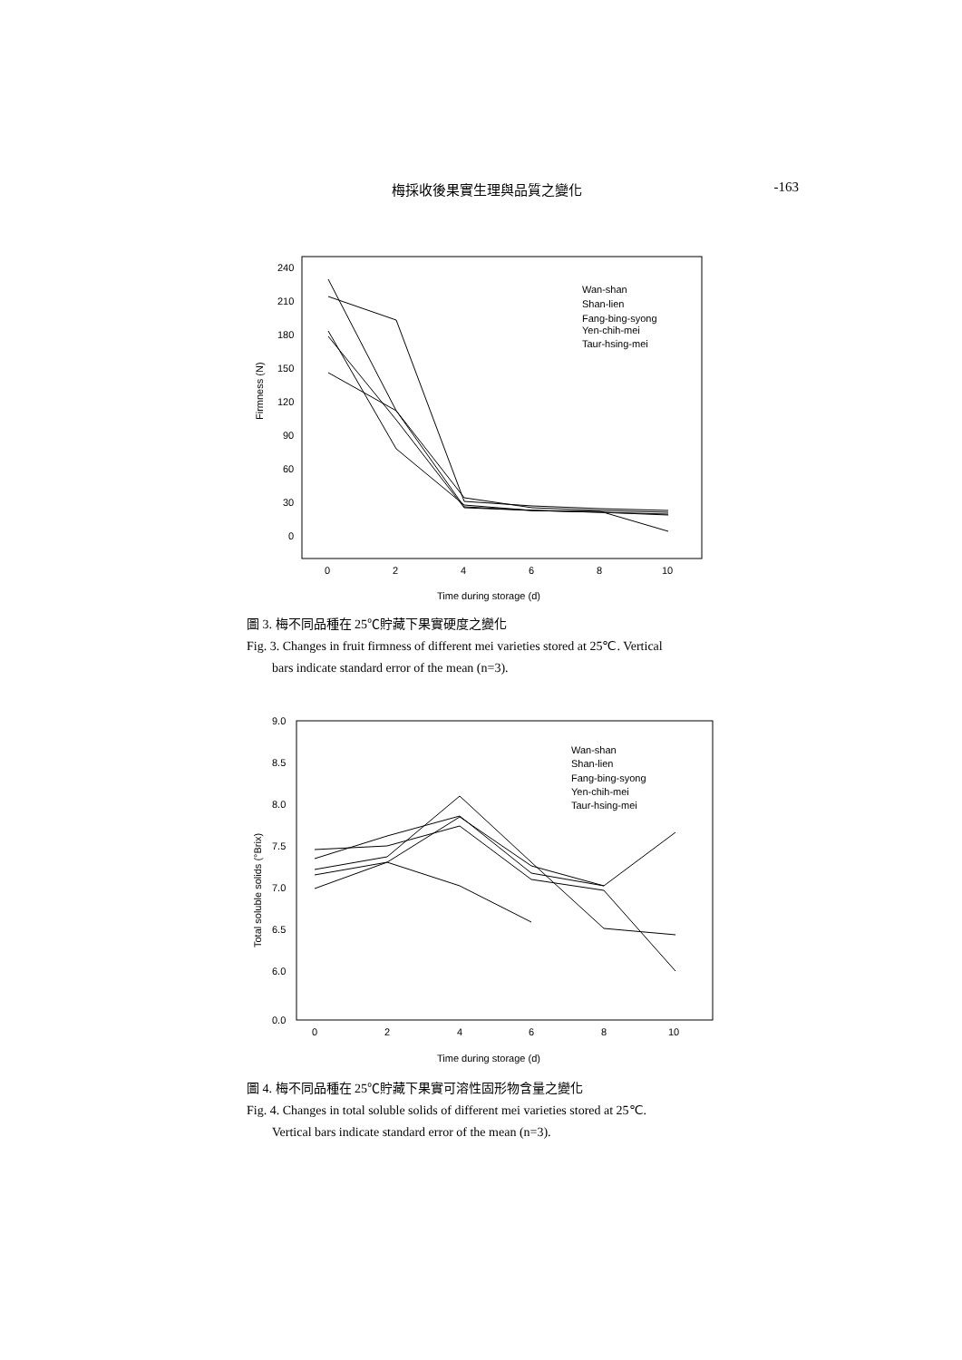梅採收後果實生理與品質之變化 -163
Firmness (N)
240
210
180
150
120
90
60
30
0
0
2
4
6
8
10
Wan-shan
Shan-lien
Fang-bing-syong
Yen-chih-mei
Taur-hsing-mei
Time during storage (d)
圖 3. 梅不同品種在 25℃貯藏下果實硬度之變化
Fig. 3. Changes in fruit firmness of different mei varieties stored at 25℃. Vertical
bars indicate standard error of the mean (n=3).
Total soluble solids (°Brix)
9.0
8.5
8.0
7.5
7.0
6.5
6.0
0.0
0
2
4
6
8
10
Wan-shan
Shan-lien
Fang-bing-syong
Yen-chih-mei
Taur-hsing-mei
Time during storage (d)
圖 4. 梅不同品種在 25℃貯藏下果實可溶性固形物含量之變化
Fig. 4. Changes in total soluble solids of different mei varieties stored at 25℃.
Vertical bars indicate standard error of the mean (n=3).